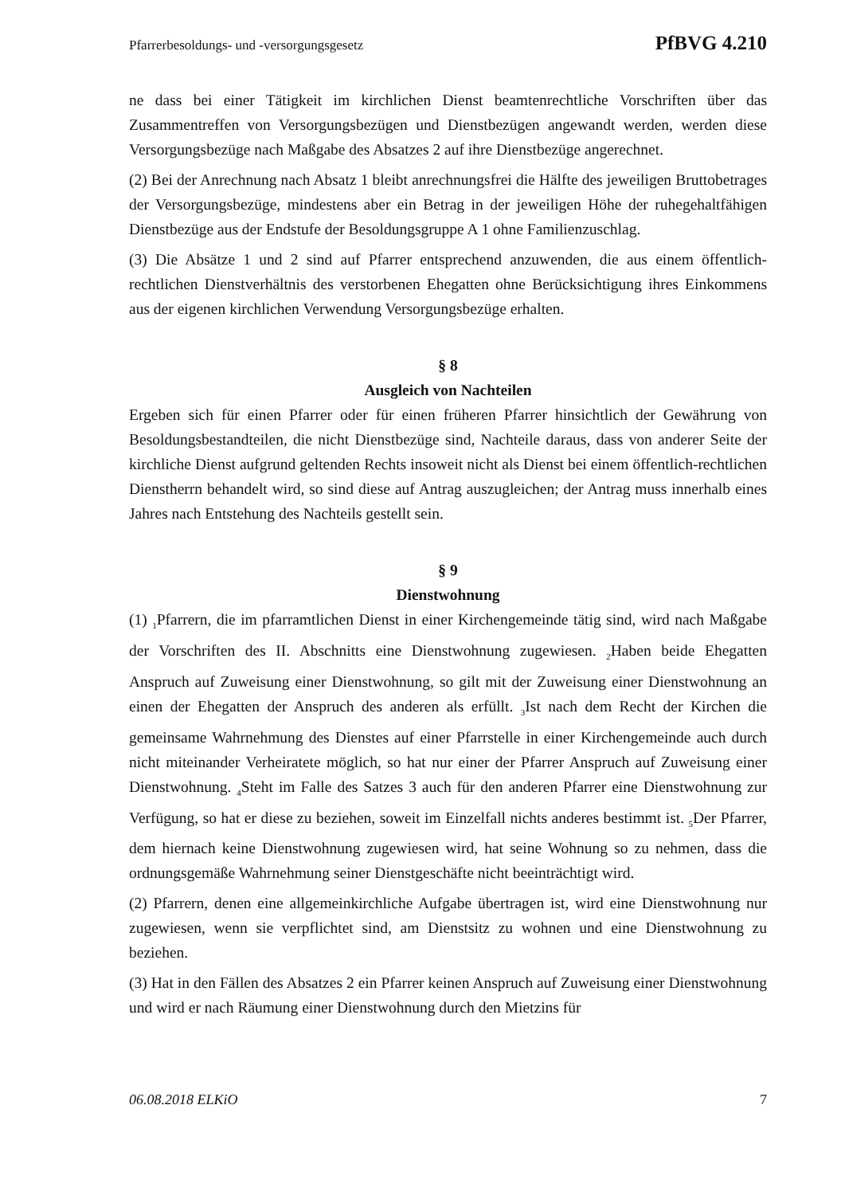Pfarrerbesoldungs- und -versorgungsgesetz PfBVG 4.210
ne dass bei einer Tätigkeit im kirchlichen Dienst beamtenrechtliche Vorschriften über das Zusammentreffen von Versorgungsbezügen und Dienstbezügen angewandt werden, werden diese Versorgungsbezüge nach Maßgabe des Absatzes 2 auf ihre Dienstbezüge angerechnet.
(2) Bei der Anrechnung nach Absatz 1 bleibt anrechnungsfrei die Hälfte des jeweiligen Bruttobetrages der Versorgungsbezüge, mindestens aber ein Betrag in der jeweiligen Höhe der ruhegehaltfähigen Dienstbezüge aus der Endstufe der Besoldungsgruppe A 1 ohne Familienzuschlag.
(3) Die Absätze 1 und 2 sind auf Pfarrer entsprechend anzuwenden, die aus einem öffentlich-rechtlichen Dienstverhältnis des verstorbenen Ehegatten ohne Berücksichtigung ihres Einkommens aus der eigenen kirchlichen Verwendung Versorgungsbezüge erhalten.
§ 8
Ausgleich von Nachteilen
Ergeben sich für einen Pfarrer oder für einen früheren Pfarrer hinsichtlich der Gewährung von Besoldungsbestandteilen, die nicht Dienstbezüge sind, Nachteile daraus, dass von anderer Seite der kirchliche Dienst aufgrund geltenden Rechts insoweit nicht als Dienst bei einem öffentlich-rechtlichen Dienstherrn behandelt wird, so sind diese auf Antrag auszugleichen; der Antrag muss innerhalb eines Jahres nach Entstehung des Nachteils gestellt sein.
§ 9
Dienstwohnung
(1) <sub>1</sub>Pfarrern, die im pfarramtlichen Dienst in einer Kirchengemeinde tätig sind, wird nach Maßgabe der Vorschriften des II. Abschnitts eine Dienstwohnung zugewiesen. <sub>2</sub>Haben beide Ehegatten Anspruch auf Zuweisung einer Dienstwohnung, so gilt mit der Zuweisung einer Dienstwohnung an einen der Ehegatten der Anspruch des anderen als erfüllt. <sub>3</sub>Ist nach dem Recht der Kirchen die gemeinsame Wahrnehmung des Dienstes auf einer Pfarrstelle in einer Kirchengemeinde auch durch nicht miteinander Verheiratete möglich, so hat nur einer der Pfarrer Anspruch auf Zuweisung einer Dienstwohnung. <sub>4</sub>Steht im Falle des Satzes 3 auch für den anderen Pfarrer eine Dienstwohnung zur Verfügung, so hat er diese zu beziehen, soweit im Einzelfall nichts anderes bestimmt ist. <sub>5</sub>Der Pfarrer, dem hiernach keine Dienstwohnung zugewiesen wird, hat seine Wohnung so zu nehmen, dass die ordnungsgemäße Wahrnehmung seiner Dienstgeschäfte nicht beeinträchtigt wird.
(2) Pfarrern, denen eine allgemeinkirchliche Aufgabe übertragen ist, wird eine Dienstwohnung nur zugewiesen, wenn sie verpflichtet sind, am Dienstsitz zu wohnen und eine Dienstwohnung zu beziehen.
(3) Hat in den Fällen des Absatzes 2 ein Pfarrer keinen Anspruch auf Zuweisung einer Dienstwohnung und wird er nach Räumung einer Dienstwohnung durch den Mietzins für
06.08.2018 ELKiO 7